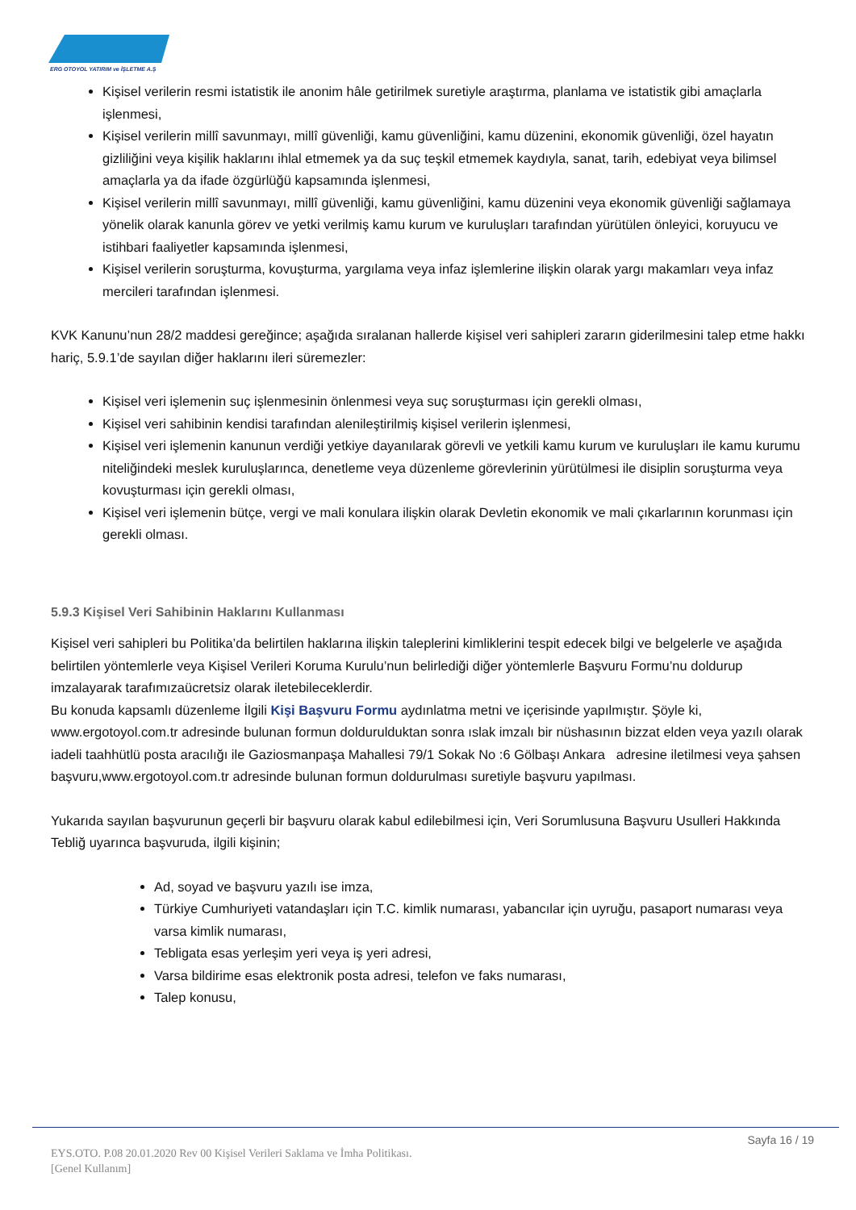ERG OTOYOL YATIRIM ve İŞLETME A.Ş
Kişisel verilerin resmi istatistik ile anonim hâle getirilmek suretiyle araştırma, planlama ve istatistik gibi amaçlarla işlenmesi,
Kişisel verilerin millî savunmayı, millî güvenliği, kamu güvenliğini, kamu düzenini, ekonomik güvenliği, özel hayatın gizliliğini veya kişilik haklarını ihlal etmemek ya da suç teşkil etmemek kaydıyla, sanat, tarih, edebiyat veya bilimsel amaçlarla ya da ifade özgürlüğü kapsamında işlenmesi,
Kişisel verilerin millî savunmayı, millî güvenliği, kamu güvenliğini, kamu düzenini veya ekonomik güvenliği sağlamaya yönelik olarak kanunla görev ve yetki verilmiş kamu kurum ve kuruluşları tarafından yürütülen önleyici, koruyucu ve istihbari faaliyetler kapsamında işlenmesi,
Kişisel verilerin soruşturma, kovuşturma, yargılama veya infaz işlemlerine ilişkin olarak yargı makamları veya infaz mercileri tarafından işlenmesi.
KVK Kanunu’nun 28/2 maddesi gereğince; aşağıda sıralanan hallerde kişisel veri sahipleri zararın giderilmesini talep etme hakkı hariç, 5.9.1’de sayılan diğer haklarını ileri süremezler:
Kişisel veri işlemenin suç işlenmesinin önlenmesi veya suç soruşturması için gerekli olması,
Kişisel veri sahibinin kendisi tarafından alenileştirilmiş kişisel verilerin işlenmesi,
Kişisel veri işlemenin kanunun verdiği yetkiye dayanılarak görevli ve yetkili kamu kurum ve kuruluşları ile kamu kurumu niteliğindeki meslek kuruluşlarınca, denetleme veya düzenleme görevlerinin yürütülmesi ile disiplin soruşturma veya kovuşturması için gerekli olması,
Kişisel veri işlemenin bütçe, vergi ve mali konulara ilişkin olarak Devletin ekonomik ve mali çıkarlarının korunması için gerekli olması.
5.9.3 Kişisel Veri Sahibinin Haklarını Kullanması
Kişisel veri sahipleri bu Politika’da belirtilen haklarına ilişkin taleplerini kimliklerini tespit edecek bilgi ve belgelerle ve aşağıda belirtilen yöntemlerle veya Kişisel Verileri Koruma Kurulu’nun belirlediği diğer yöntemlerle Başvuru Formu’nu doldurup imzalayarak tarafımızaücretsiz olarak iletebileceklerdir.
Bu konuda kapsamlı düzenleme İlgili Kişi Başvuru Formu aydınlatma metni ve içerisinde yapılmıştır. Şöyle ki, www.ergotoyol.com.tr adresinde bulunan formun doldurulduktan sonra ıslak imzalı bir nüshasının bizzat elden veya yazılı olarak iadeli taahhütlü posta aracılığı ile Gaziosmanpaşa Mahallesi 79/1 Sokak No :6 Gölbaşı Ankara adresine iletilmesi veya şahsen başvuru,www.ergotoyol.com.tr adresinde bulunan formun doldurulması suretiyle başvuru yapılması.
Yukarıda sayılan başvurunun geçerli bir başvuru olarak kabul edilebilmesi için, Veri Sorumlusuna Başvuru Usulleri Hakkında Tebliğ uyarınca başvuruda, ilgili kişinin;
Ad, soyad ve başvuru yazılı ise imza,
Türkiye Cumhuriyeti vatandaşları için T.C. kimlik numarası, yabancılar için uyruğu, pasaport numarası veya varsa kimlik numarası,
Tebligata esas yerleşim yeri veya iş yeri adresi,
Varsa bildirime esas elektronik posta adresi, telefon ve faks numarası,
Talep konusu,
Sayfa 16 / 19
EYS.OTO. P.08 20.01.2020 Rev 00 Kişisel Verileri Saklama ve İmha Politikası.
[Genel Kullanım]